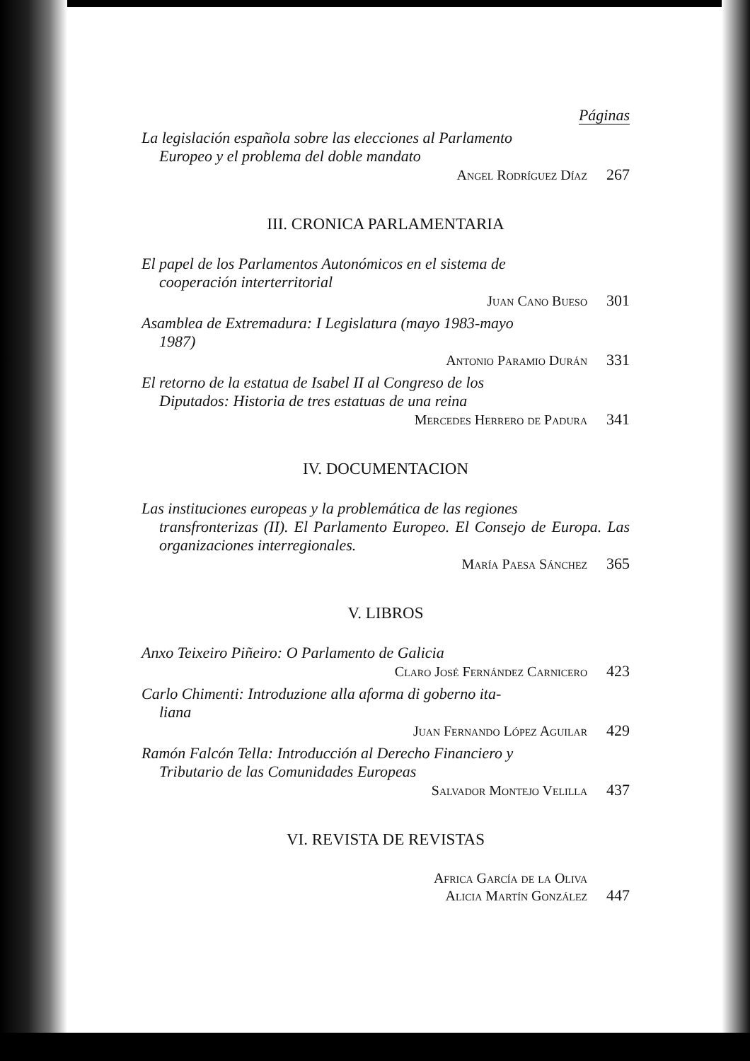Páginas
La legislación española sobre las elecciones al Parlamento
Europeo y el problema del doble mandato
Angel Rodríguez Díaz 267
III. CRONICA PARLAMENTARIA
El papel de los Parlamentos Autonómicos en el sistema de
cooperación interterritorial
Juan Cano Bueso 301
Asamblea de Extremadura: I Legislatura (mayo 1983-mayo
1987)
Antonio Paramio Durán 331
El retorno de la estatua de Isabel II al Congreso de los
Diputados: Historia de tres estatuas de una reina
Mercedes Herrero de Padura 341
IV. DOCUMENTACION
Las instituciones europeas y la problemática de las regiones
transfronterizas (II). El Parlamento Europeo. El Consejo de Europa. Las organizaciones interregionales.
María Paesa Sánchez 365
V. LIBROS
Anxo Teixeiro Piñeiro: O Parlamento de Galicia
Claro José Fernández Carnicero 423
Carlo Chimenti: Introduzione alla aforma di goberno ita-
liana
Juan Fernando López Aguilar 429
Ramón Falcón Tella: Introducción al Derecho Financiero y
Tributario de las Comunidades Europeas
Salvador Montejo Velilla 437
VI. REVISTA DE REVISTAS
Africa García de la Oliva
Alicia Martín González 447